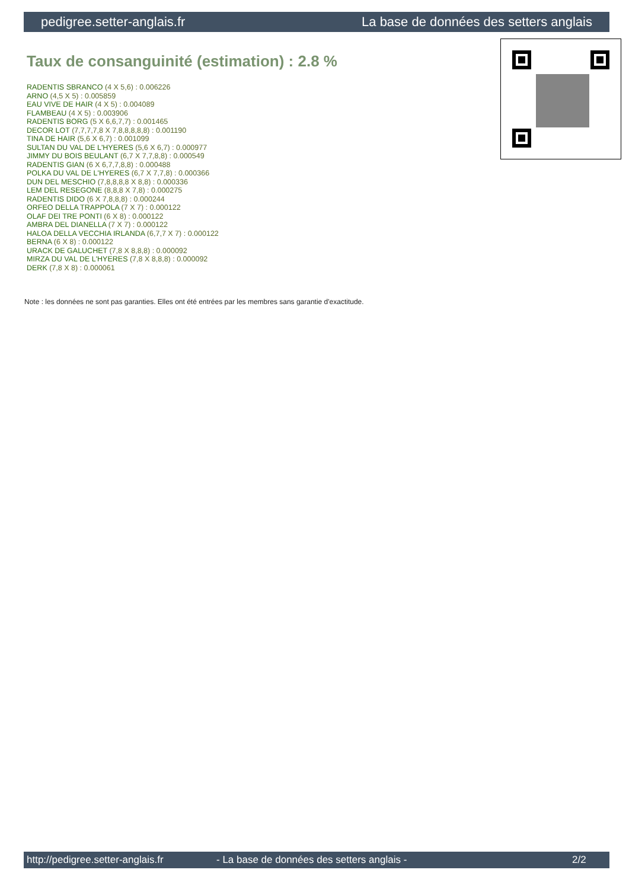pedigree.setter-anglais.fr La base de données des setters anglais
Taux de consanguinité (estimation) : 2.8 %
RADENTIS SBRANCO (4 X 5,6) : 0.006226
ARNO (4,5 X 5) : 0.005859
EAU VIVE DE HAIR (4 X 5) : 0.004089
FLAMBEAU (4 X 5) : 0.003906
RADENTIS BORG (5 X 6,6,7,7) : 0.001465
DECOR LOT (7,7,7,7,8 X 7,8,8,8,8,8) : 0.001190
TINA DE HAIR (5,6 X 6,7) : 0.001099
SULTAN DU VAL DE L'HYERES (5,6 X 6,7) : 0.000977
JIMMY DU BOIS BEULANT (6,7 X 7,7,8,8) : 0.000549
RADENTIS GIAN (6 X 6,7,7,8,8) : 0.000488
POLKA DU VAL DE L'HYERES (6,7 X 7,7,8) : 0.000366
DUN DEL MESCHIO (7,8,8,8,8 X 8,8) : 0.000336
LEM DEL RESEGONE (8,8,8 X 7,8) : 0.000275
RADENTIS DIDO (6 X 7,8,8,8) : 0.000244
ORFEO DELLA TRAPPOLA (7 X 7) : 0.000122
OLAF DEI TRE PONTI (6 X 8) : 0.000122
AMBRA DEL DIANELLA (7 X 7) : 0.000122
HALOA DELLA VECCHIA IRLANDA (6,7,7 X 7) : 0.000122
BERNA (6 X 8) : 0.000122
URACK DE GALUCHET (7,8 X 8,8,8) : 0.000092
MIRZA DU VAL DE L'HYERES (7,8 X 8,8,8) : 0.000092
DERK (7,8 X 8) : 0.000061
Note : les données ne sont pas garanties. Elles ont été entrées par les membres sans garantie d'exactitude.
http://pedigree.setter-anglais.fr - La base de données des setters anglais - 2/2